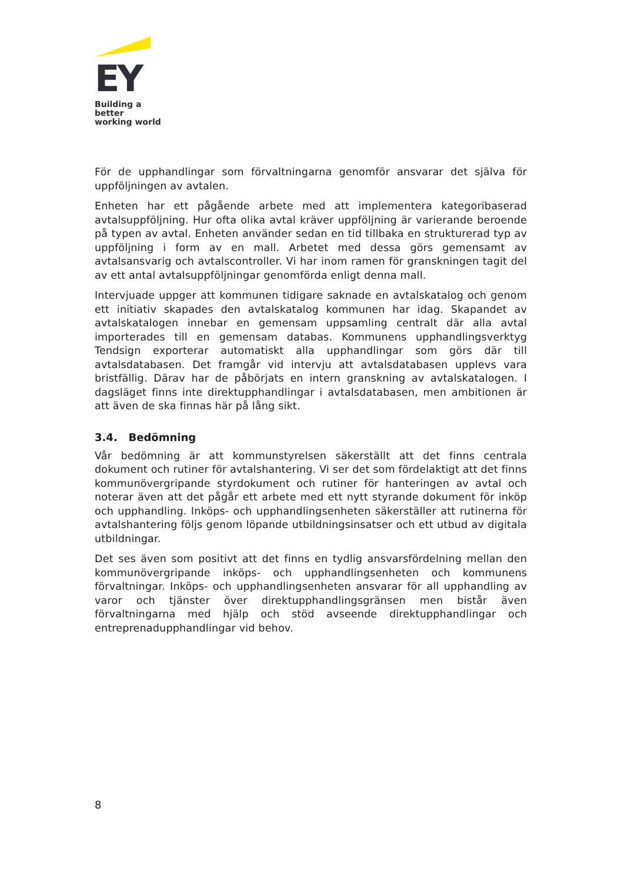EY
Building a better
working world
För de upphandlingar som förvaltningarna genomför ansvarar det själva för uppföljningen av avtalen.
Enheten har ett pågående arbete med att implementera kategoribaserad avtalsuppföljning. Hur ofta olika avtal kräver uppföljning är varierande beroende på typen av avtal. Enheten använder sedan en tid tillbaka en strukturerad typ av uppföljning i form av en mall. Arbetet med dessa görs gemensamt av avtalsansvarig och avtalscontroller. Vi har inom ramen för granskningen tagit del av ett antal avtalsuppföljningar genomförda enligt denna mall.
Intervjuade uppger att kommunen tidigare saknade en avtalskatalog och genom ett initiativ skapades den avtalskatalog kommunen har idag. Skapandet av avtalskatalogen innebar en gemensam uppsamling centralt där alla avtal importerades till en gemensam databas. Kommunens upphandlingsverktyg Tendsign exporterar automatiskt alla upphandlingar som görs där till avtalsdatabasen. Det framgår vid intervju att avtalsdatabasen upplevs vara bristfällig. Därav har de påbörjats en intern granskning av avtalskatalogen. I dagsläget finns inte direktupphandlingar i avtalsdatabasen, men ambitionen är att även de ska finnas här på lång sikt.
3.4. Bedömning
Vår bedömning är att kommunstyrelsen säkerställt att det finns centrala dokument och rutiner för avtalshantering. Vi ser det som fördelaktigt att det finns kommunövergripande styrdokument och rutiner för hanteringen av avtal och noterar även att det pågår ett arbete med ett nytt styrande dokument för inköp och upphandling. Inköps- och upphandlingsenheten säkerställer att rutinerna för avtalshantering följs genom löpande utbildningsinsatser och ett utbud av digitala utbildningar.
Det ses även som positivt att det finns en tydlig ansvarsfördelning mellan den kommunövergripande inköps- och upphandlingsenheten och kommunens förvaltningar. Inköps- och upphandlingsenheten ansvarar för all upphandling av varor och tjänster över direktupphandlingsgränsen men bistår även förvaltningarna med hjälp och stöd avseende direktupphandlingar och entreprenadupphandlingar vid behov.
8